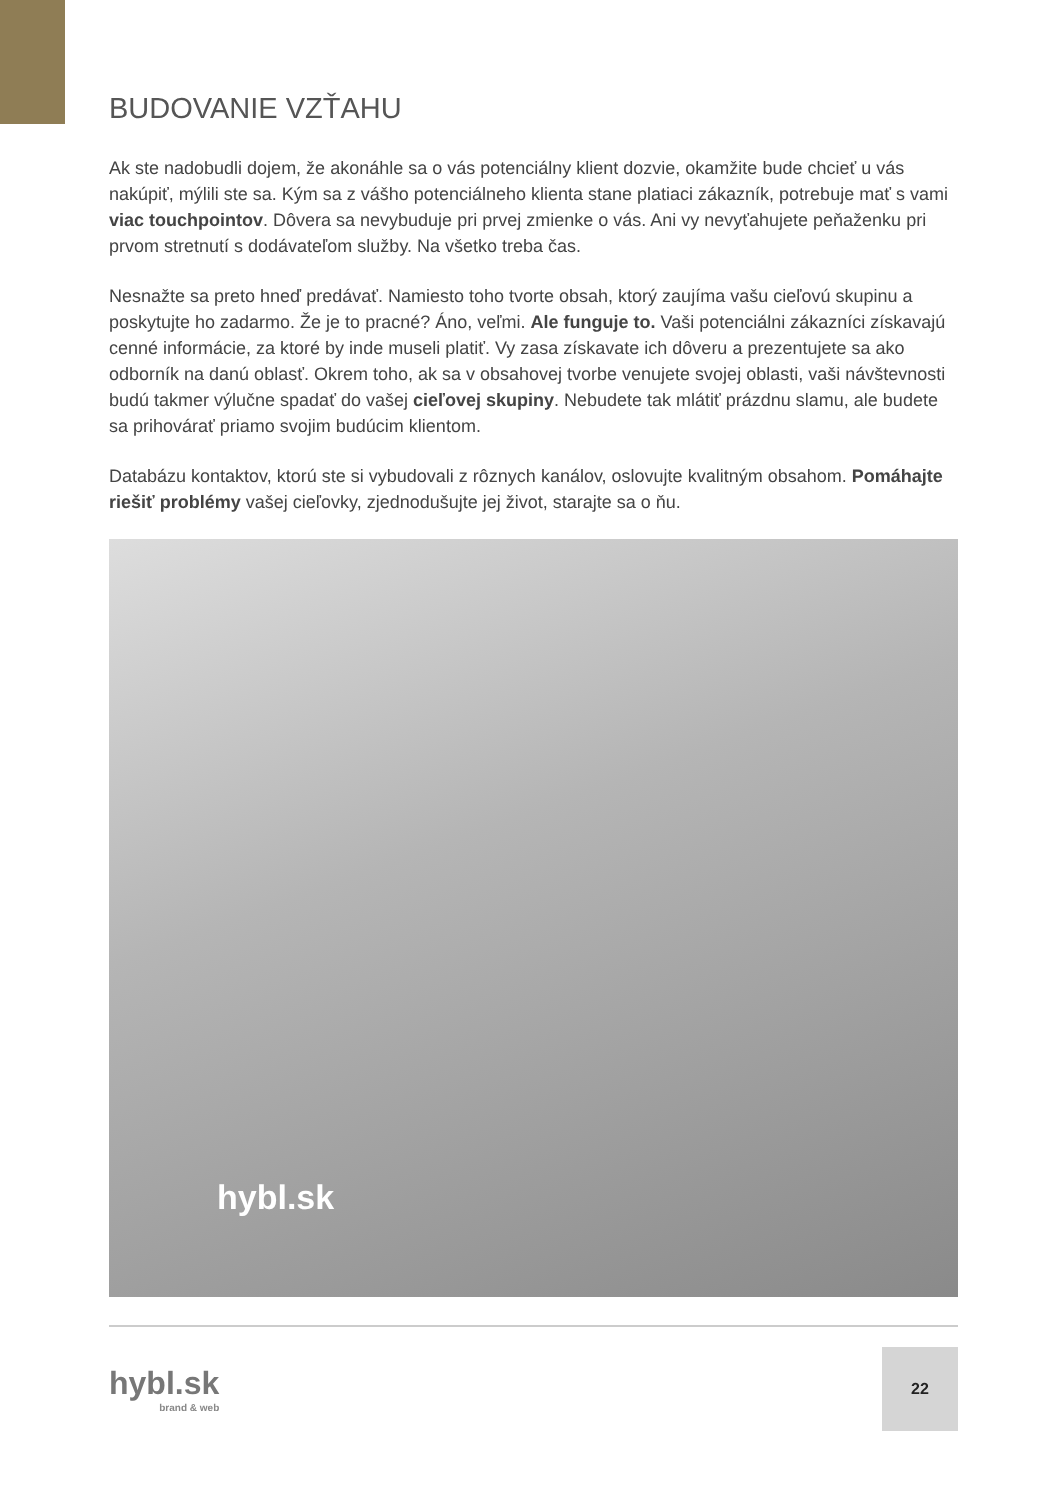BUDOVANIE VZŤAHU
Ak ste nadobudli dojem, že akonáhle sa o vás potenciálny klient dozvie, okamžite bude chcieť u vás nakúpiť, mýlili ste sa. Kým sa z vášho potenciálneho klienta stane platiaci zákazník, potrebuje mať s vami viac touchpointov. Dôvera sa nevybuduje pri prvej zmienke o vás. Ani vy nevyťahujete peňaženku pri prvom stretnutí s dodávateľom služby. Na všetko treba čas.
Nesnažte sa preto hneď predávať. Namiesto toho tvorte obsah, ktorý zaujíma vašu cieľovú skupinu a poskytujte ho zadarmo. Že je to pracné? Áno, veľmi. Ale funguje to. Vaši potenciálni zákazníci získavajú cenné informácie, za ktoré by inde museli platiť. Vy zasa získavate ich dôveru a prezentujete sa ako odborník na danú oblasť. Okrem toho, ak sa v obsahovej tvorbe venujete svojej oblasti, vaši návštevnosti budú takmer výlučne spadať do vašej cieľovej skupiny. Nebudete tak mlátiť prázdnu slamu, ale budete sa prihovárať priamo svojim budúcim klientom.
Databázu kontaktov, ktorú ste si vybudovali z rôznych kanálov, oslovujte kvalitným obsahom. Pomáhajte riešiť problémy vašej cieľovky, zjednodušujte jej život, starajte sa o ňu.
hybl.sk
hybl.sk
brand & web
22